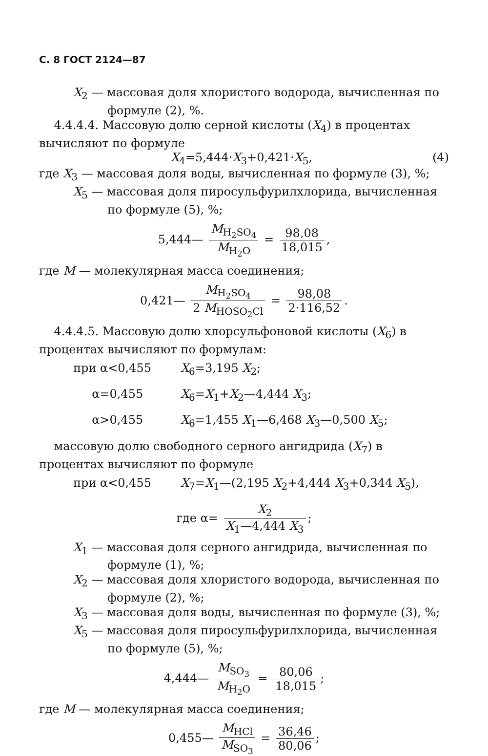С. 8 ГОСТ 2124—87
X<sub>2</sub> — массовая доля хлористого водорода, вычисленная по формуле (2), %.
4.4.4.4. Массовую долю серной кислоты (X<sub>4</sub>) в процентах вычисляют по формуле
X<sub>4</sub>=5,444·X<sub>3</sub>+0,421·X<sub>5</sub>, (4)
где X<sub>3</sub> — массовая доля воды, вычисленная по формуле (3), %;
X<sub>5</sub> — массовая доля пиросульфурилхлорида, вычисленная по формуле (5), %;
5,444— M<sub>H<sub>2</sub>SO<sub>4</sub></sub> M<sub>H<sub>2</sub>O</sub> = 98,08 18,015,
где M — молекулярная масса соединения;
0,421— M<sub>H<sub>2</sub>SO<sub>4</sub></sub> 2 M<sub>HOSO<sub>2</sub>Cl</sub> = 98,08 2·116,52.
4.4.4.5. Массовую долю хлорсульфоновой кислоты (X<sub>6</sub>) в процентах вычисляют по формулам:
при α<0,455 X<sub>6</sub>=3,195 X<sub>2</sub>;
α=0,455 X<sub>6</sub>=X<sub>1</sub>+X<sub>2</sub>—4,444 X<sub>3</sub>;
α>0,455 X<sub>6</sub>=1,455 X<sub>1</sub>—6,468 X<sub>3</sub>—0,500 X<sub>5</sub>;
массовую долю свободного серного ангидрида (X<sub>7</sub>) в процентах вычисляют по формуле
при α<0,455 X<sub>7</sub>=X<sub>1</sub>—(2,195 X<sub>2</sub>+4,444 X<sub>3</sub>+0,344 X<sub>5</sub>),
где α= X<sub>2</sub> X<sub>1</sub>—4,444 X<sub>3</sub>;
X<sub>1</sub> — массовая доля серного ангидрида, вычисленная по формуле (1), %;
X<sub>2</sub> — массовая доля хлористого водорода, вычисленная по формуле (2), %;
X<sub>3</sub> — массовая доля воды, вычисленная по формуле (3), %;
X<sub>5</sub> — массовая доля пиросульфурилхлорида, вычисленная по формуле (5), %;
4,444— M<sub>SO<sub>3</sub></sub> M<sub>H<sub>2</sub>O</sub> = 80,06 18,015;
где M — молекулярная масса соединения;
0,455— M<sub>HCl</sub> M<sub>SO<sub>3</sub></sub> = 36,46 80,06;